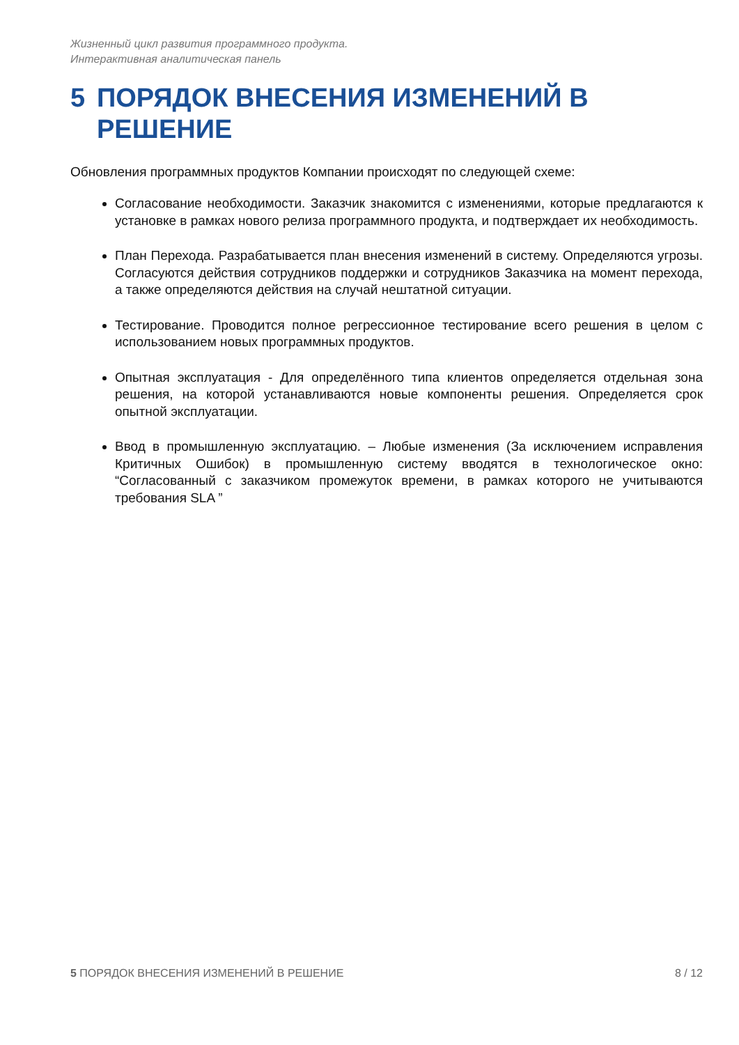Жизненный цикл развития программного продукта.
Интерактивная аналитическая панель
5 ПОРЯДОК ВНЕСЕНИЯ ИЗМЕНЕНИЙ В РЕШЕНИЕ
Обновления программных продуктов Компании происходят по следующей схеме:
Согласование необходимости. Заказчик знакомится с изменениями, которые предлагаются к установке в рамках нового релиза программного продукта, и подтверждает их необходимость.
План Перехода. Разрабатывается план внесения изменений в систему. Определяются угрозы. Согласуются действия сотрудников поддержки и сотрудников Заказчика на момент перехода, а также определяются действия на случай нештатной ситуации.
Тестирование. Проводится полное регрессионное тестирование всего решения в целом с использованием новых программных продуктов.
Опытная эксплуатация - Для определённого типа клиентов определяется отдельная зона решения, на которой устанавливаются новые компоненты решения. Определяется срок опытной эксплуатации.
Ввод в промышленную эксплуатацию. – Любые изменения (За исключением исправления Критичных Ошибок) в промышленную систему вводятся в технологическое окно: “Согласованный с заказчиком промежуток времени, в рамках которого не учитываются требования SLA ”
5 ПОРЯДОК ВНЕСЕНИЯ ИЗМЕНЕНИЙ В РЕШЕНИЕ 8 / 12